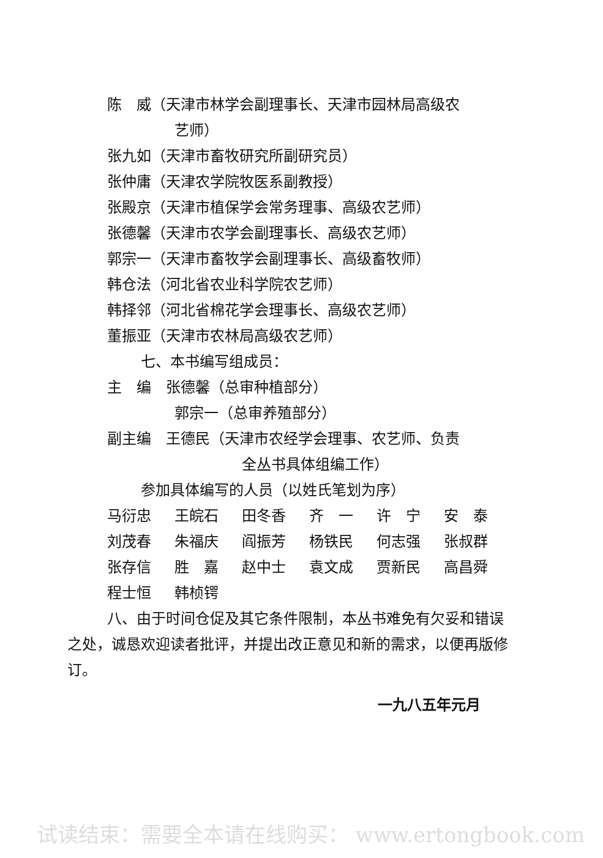陈　威（天津市林学会副理事长、天津市园林局高级农
艺师）
张九如（天津市畜牧研究所副研究员）
张仲庸（天津农学院牧医系副教授）
张殿京（天津市植保学会常务理事、高级农艺师）
张德馨（天津市农学会副理事长、高级农艺师）
郭宗一（天津市畜牧学会副理事长、高级畜牧师）
韩仓法（河北省农业科学院农艺师）
韩择邻（河北省棉花学会理事长、高级农艺师）
董振亚（天津市农林局高级农艺师）
七、本书编写组成员：
主　编　张德馨（总审种植部分）
郭宗一（总审养殖部分）
副主编　王德民（天津市农经学会理事、农艺师、负责
全丛书具体组编工作）
参加具体编写的人员（以姓氏笔划为序）
马衍忠 王皖石 田冬香 齐　一 许　宁 安　泰
刘茂春 朱福庆 阎振芳 杨铁民 何志强 张叔群
张存信 胜　嘉 赵中士 袁文成 贾新民 高昌舜
程士恒 韩桢锷
八、由于时间仓促及其它条件限制，本丛书难免有欠妥和错误之处，诚恳欢迎读者批评，并提出改正意见和新的需求，以便再版修订。
一九八五年元月
试读结束：需要全本请在线购买： www.ertongbook.com